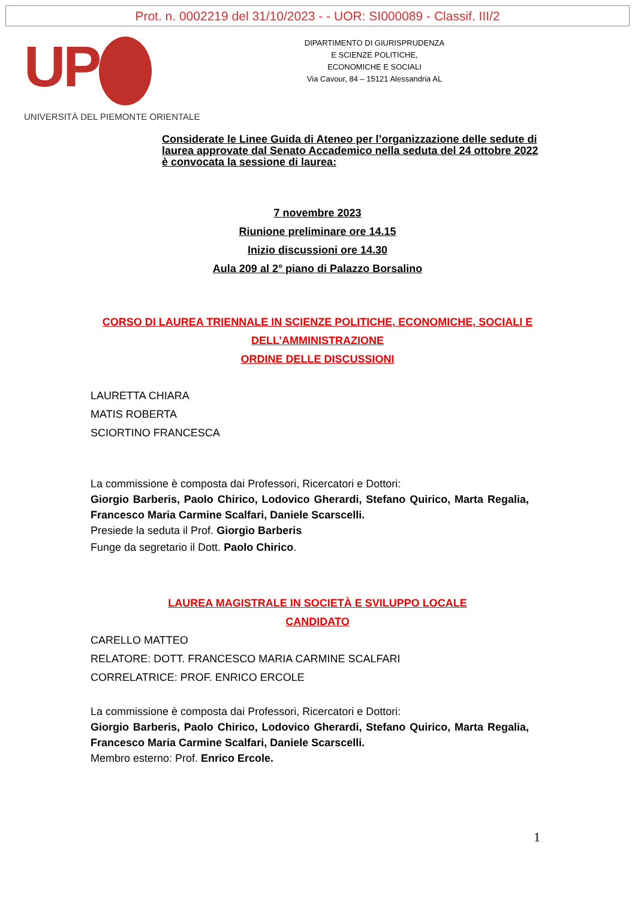Prot. n. 0002219 del 31/10/2023 - - UOR: SI000089 - Classif. III/2
UP
UNIVERSITÀ DEL PIEMONTE ORIENTALE
DIPARTIMENTO DI GIURISPRUDENZA
E SCIENZE POLITICHE,
ECONOMICHE E SOCIALI
Via Cavour, 84 – 15121 Alessandria AL
Considerate le Linee Guida di Ateneo per l’organizzazione delle sedute di laurea approvate dal Senato Accademico nella seduta del 24 ottobre 2022 è convocata la sessione di laurea:
7 novembre 2023
Riunione preliminare ore 14.15
Inizio discussioni ore 14.30
Aula 209 al 2° piano di Palazzo Borsalino
CORSO DI LAUREA TRIENNALE IN SCIENZE POLITICHE, ECONOMICHE, SOCIALI E
DELL’AMMINISTRAZIONE
ORDINE DELLE DISCUSSIONI
LAURETTA CHIARA
MATIS ROBERTA
SCIORTINO FRANCESCA
La commissione è composta dai Professori, Ricercatori e Dottori:
Giorgio Barberis, Paolo Chirico, Lodovico Gherardi, Stefano Quirico, Marta Regalia, Francesco Maria Carmine Scalfari, Daniele Scarscelli.
Presiede la seduta il Prof. Giorgio Barberis
Funge da segretario il Dott. Paolo Chirico.
LAUREA MAGISTRALE IN SOCIETÀ E SVILUPPO LOCALE
CANDIDATO
CARELLO MATTEO
RELATORE: DOTT. FRANCESCO MARIA CARMINE SCALFARI
CORRELATRICE: PROF. ENRICO ERCOLE
La commissione è composta dai Professori, Ricercatori e Dottori:
Giorgio Barberis, Paolo Chirico, Lodovico Gherardi, Stefano Quirico, Marta Regalia, Francesco Maria Carmine Scalfari, Daniele Scarscelli.
Membro esterno: Prof. Enrico Ercole.
1